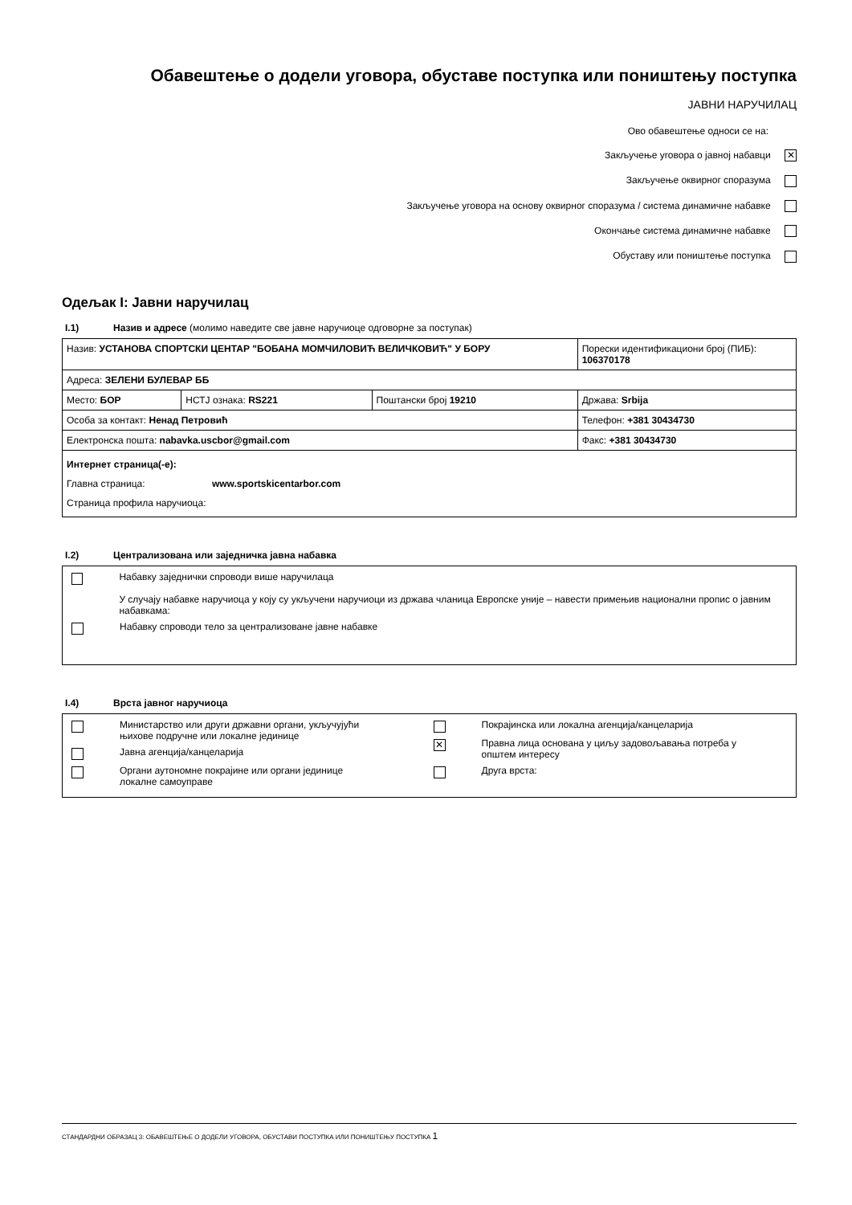Обавештење о додели уговора, обуставе поступка или поништењу поступка
ЈАВНИ НАРУЧИЛАЦ
Ово обавештење односи се на:
Закључење уговора о јавној набавци ✕
Закључење оквирног споразума
Закључење уговора на основу оквирног споразума / система динамичне набавке
Окончање система динамичне набавке
Обуставу или поништење поступка
Одељак I: Јавни наручилац
I.1) Назив и адресе (молимо наведите све јавне наручиоце одговорне за поступак)
| Назив: УСТАНОВА СПОРТСКИ ЦЕНТАР "БОБАНА МОМЧИЛОВИЋ ВЕЛИЧКОВИЋ" У БОРУ | | | Порески идентификациони број (ПИБ): 106370178 |
| Адреса: ЗЕЛЕНИ БУЛЕВАР ББ | | | |
| Место: БОР | НСТЈ ознака: RS221 | Поштански број 19210 | Држава: Srbija |
| Особа за контакт: Ненад Петровић | | | Телефон: +381 30434730 |
| Електронска пошта: nabavka.uscbor@gmail.com | | | Факс: +381 30434730 |
| Интернет страница(-е): Главна страница: www.sportskicentarbor.com Страница профила наручиоца: | | | |
I.2) Централизована или заједничка јавна набавка
Набавку заједнички спроводи више наручилаца
У случају набавке наручиоца у коју су укључени наручиоци из држава чланица Европске уније – навести примењив национални пропис о јавним набавкама:
Набавку спроводи тело за централизоване јавне набавке
I.4) Врста јавног наручиоца
Министарство или други државни органи, укључујући
њихове подручне или локалне јединице
Јавна агенција/канцеларија
Органи аутономне покрајине или органи јединице
локалне самоуправе
Покрајинска или локална агенција/канцеларија
✕
Правна лица основана у циљу задовољавања потреба у
општем интересу
Друга врста:
СТАНДАРДНИ ОБРАЗАЦ 3: ОБАВЕШТЕЊЕ О ДОДЕЛИ УГОВОРА, ОБУСТАВИ ПОСТУПКА ИЛИ ПОНИШТЕЊУ ПОСТУПКА 1